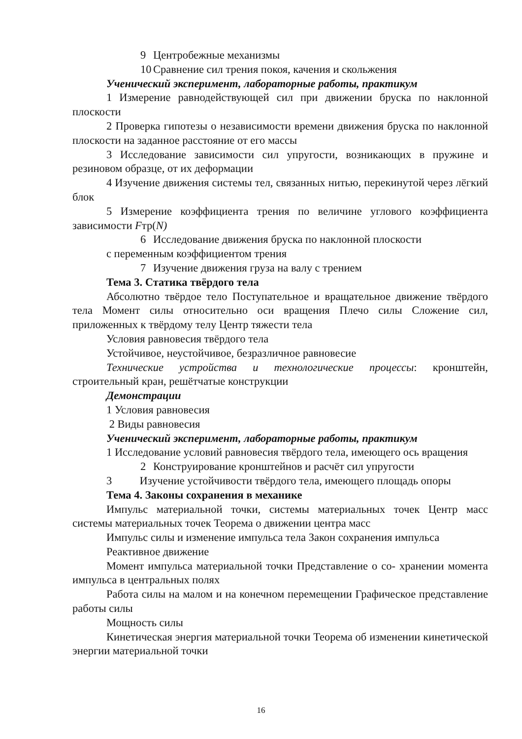9 Центробежные механизмы
10 Сравнение сил трения покоя, качения и скольжения
Ученический эксперимент, лабораторные работы, практикум
1 Измерение равнодействующей сил при движении бруска по наклонной плоскости
2 Проверка гипотезы о независимости времени движения бруска по наклонной плоскости на заданное расстояние от его массы
3 Исследование зависимости сил упругости, возникающих в пружине и резиновом образце, от их деформации
4 Изучение движения системы тел, связанных нитью, перекинутой через лёгкий блок
5 Измерение коэффициента трения по величине углового коэффициента зависимости Fтр(N)
6 Исследование движения бруска по наклонной плоскости
с переменным коэффициентом трения
7 Изучение движения груза на валу с трением
Тема 3. Статика твёрдого тела
Абсолютно твёрдое тело Поступательное и вращательное движение твёрдого тела Момент силы относительно оси вращения Плечо силы Сложение сил, приложенных к твёрдому телу Центр тяжести тела
Условия равновесия твёрдого тела
Устойчивое, неустойчивое, безразличное равновесие
Технические устройства и технологические процессы: кронштейн, строительный кран, решётчатые конструкции
Демонстрации
1 Условия равновесия
2 Виды равновесия
Ученический эксперимент, лабораторные работы, практикум
1 Исследование условий равновесия твёрдого тела, имеющего ось вращения
2 Конструирование кронштейнов и расчёт сил упругости
3 Изучение устойчивости твёрдого тела, имеющего площадь опоры
Тема 4. Законы сохранения в механике
Импульс материальной точки, системы материальных точек Центр масс системы материальных точек Теорема о движении центра масс
Импульс силы и изменение импульса тела Закон сохранения импульса
Реактивное движение
Момент импульса материальной точки Представление о со- хранении момента импульса в центральных полях
Работа силы на малом и на конечном перемещении Графическое представление работы силы
Мощность силы
Кинетическая энергия материальной точки Теорема об изменении кинетической энергии материальной точки
16